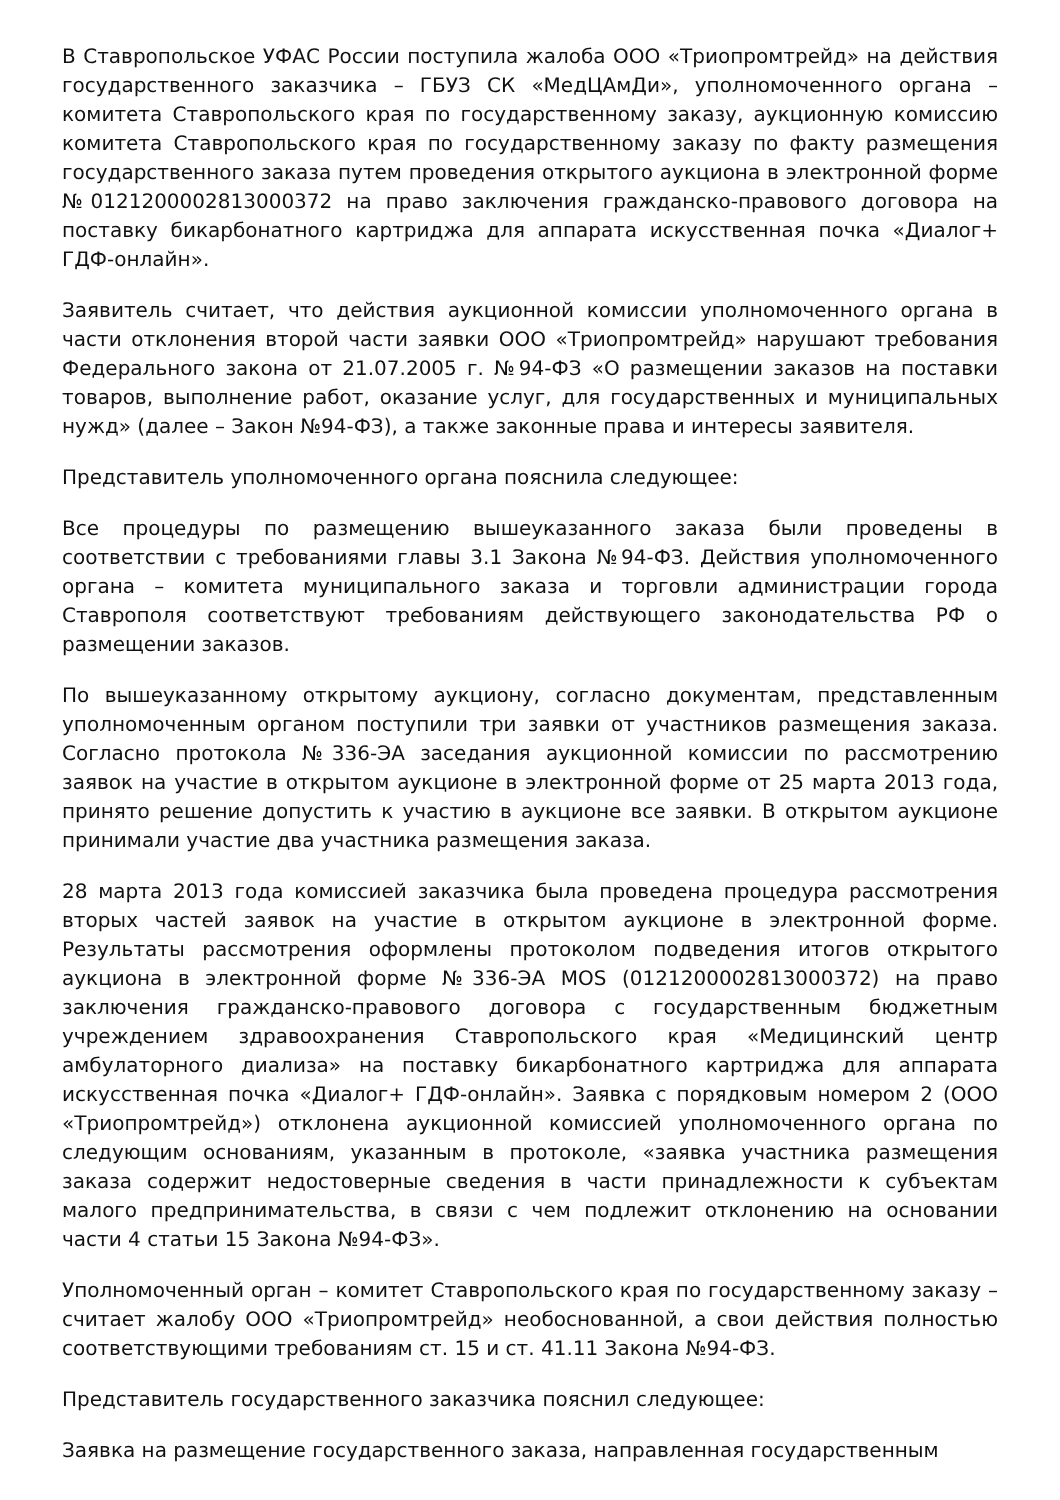В Ставропольское УФАС России поступила жалоба ООО «Триопромтрейд» на действия государственного заказчика – ГБУЗ СК «МедЦАмДи», уполномоченного органа – комитета Ставропольского края по государственному заказу, аукционную комиссию комитета Ставропольского края по государственному заказу по факту размещения государственного заказа путем проведения открытого аукциона в электронной форме №0121200002813000372 на право заключения гражданско-правового договора на поставку бикарбонатного картриджа для аппарата искусственная почка «Диалог+ ГДФ-онлайн».
Заявитель считает, что действия аукционной комиссии уполномоченного органа в части отклонения второй части заявки ООО «Триопромтрейд» нарушают требования Федерального закона от 21.07.2005 г. №94-ФЗ «О размещении заказов на поставки товаров, выполнение работ, оказание услуг, для государственных и муниципальных нужд» (далее – Закон №94-ФЗ), а также законные права и интересы заявителя.
Представитель уполномоченного органа пояснила следующее:
Все процедуры по размещению вышеуказанного заказа были проведены в соответствии с требованиями главы 3.1 Закона №94-ФЗ. Действия уполномоченного органа – комитета муниципального заказа и торговли администрации города Ставрополя соответствуют требованиям действующего законодательства РФ о размещении заказов.
По вышеуказанному открытому аукциону, согласно документам, представленным уполномоченным органом поступили три заявки от участников размещения заказа. Согласно протокола №336-ЭА заседания аукционной комиссии по рассмотрению заявок на участие в открытом аукционе в электронной форме от 25 марта 2013 года, принято решение допустить к участию в аукционе все заявки. В открытом аукционе принимали участие два участника размещения заказа.
28 марта 2013 года комиссией заказчика была проведена процедура рассмотрения вторых частей заявок на участие в открытом аукционе в электронной форме. Результаты рассмотрения оформлены протоколом подведения итогов открытого аукциона в электронной форме №336-ЭА MOS (0121200002813000372) на право заключения гражданско-правового договора с государственным бюджетным учреждением здравоохранения Ставропольского края «Медицинский центр амбулаторного диализа» на поставку бикарбонатного картриджа для аппарата искусственная почка «Диалог+ ГДФ-онлайн». Заявка с порядковым номером 2 (ООО «Триопромтрейд») отклонена аукционной комиссией уполномоченного органа по следующим основаниям, указанным в протоколе, «заявка участника размещения заказа содержит недостоверные сведения в части принадлежности к субъектам малого предпринимательства, в связи с чем подлежит отклонению на основании части 4 статьи 15 Закона №94-ФЗ».
Уполномоченный орган – комитет Ставропольского края по государственному заказу – считает жалобу ООО «Триопромтрейд» необоснованной, а свои действия полностью соответствующими требованиям ст. 15 и ст. 41.11 Закона №94-ФЗ.
Представитель государственного заказчика пояснил следующее:
Заявка на размещение государственного заказа, направленная государственным